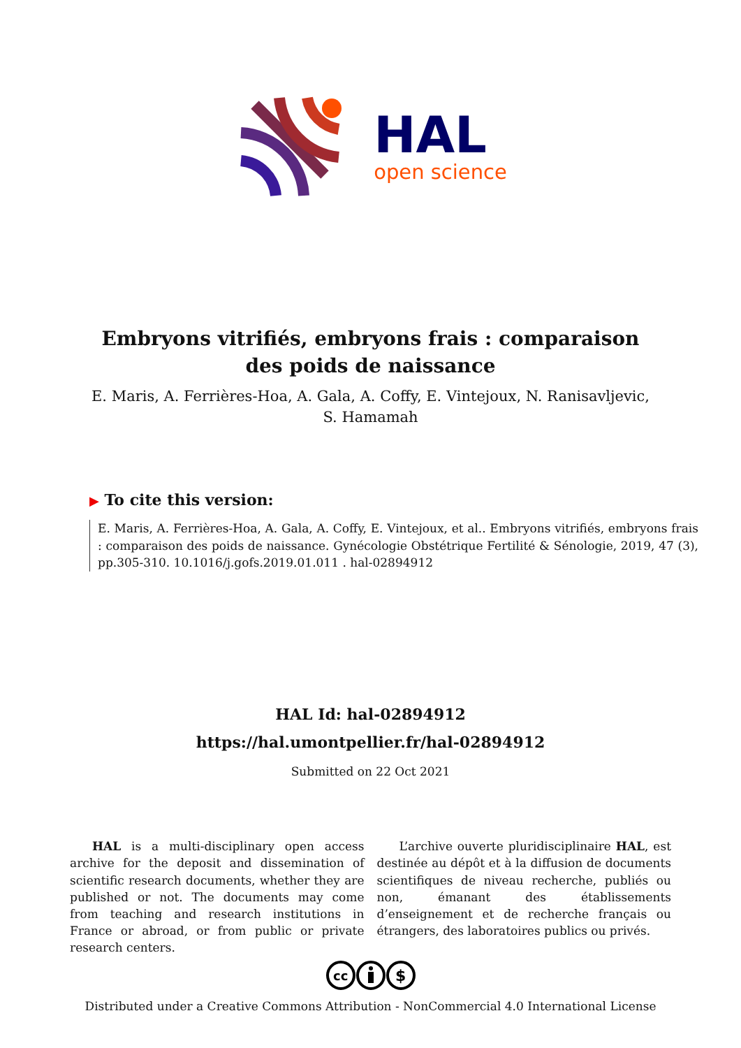HAL
open science
Embryons vitrifiés, embryons frais : comparaison des poids de naissance
E. Maris, A. Ferrières-Hoa, A. Gala, A. Coffy, E. Vintejoux, N. Ranisavljevic, S. Hamamah
▶ To cite this version:
E. Maris, A. Ferrières-Hoa, A. Gala, A. Coffy, E. Vintejoux, et al.. Embryons vitrifiés, embryons frais : comparaison des poids de naissance. Gynécologie Obstétrique Fertilité & Sénologie, 2019, 47 (3), pp.305-310. 10.1016/j.gofs.2019.01.011 . hal-02894912
HAL Id: hal-02894912
https://hal.umontpellier.fr/hal-02894912
Submitted on 22 Oct 2021
HAL is a multi-disciplinary open access archive for the deposit and dissemination of scientific research documents, whether they are published or not. The documents may come from teaching and research institutions in France or abroad, or from public or private research centers.
L’archive ouverte pluridisciplinaire HAL, est destinée au dépôt et à la diffusion de documents scientifiques de niveau recherche, publiés ou non, émanant des établissements d’enseignement et de recherche français ou étrangers, des laboratoires publics ou privés.
cc
$
Distributed under a Creative Commons Attribution - NonCommercial 4.0 International License